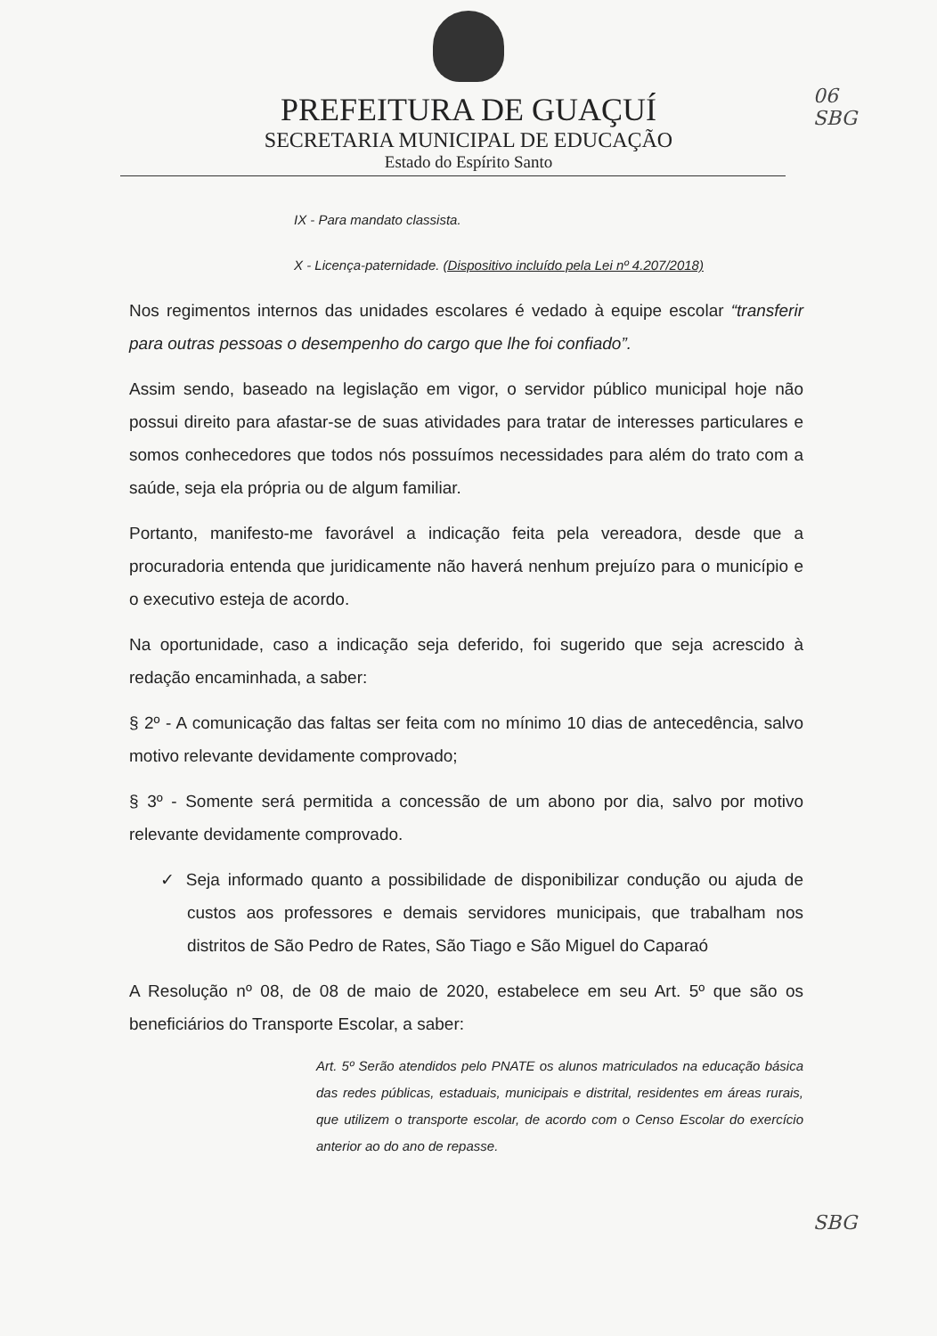06
SBG
PREFEITURA DE GUAÇUÍ
SECRETARIA MUNICIPAL DE EDUCAÇÃO
Estado do Espírito Santo
IX - Para mandato classista.
X - Licença-paternidade. (Dispositivo incluído pela Lei nº 4.207/2018)
Nos regimentos internos das unidades escolares é vedado à equipe escolar “transferir para outras pessoas o desempenho do cargo que lhe foi confiado”.
Assim sendo, baseado na legislação em vigor, o servidor público municipal hoje não possui direito para afastar-se de suas atividades para tratar de interesses particulares e somos conhecedores que todos nós possuímos necessidades para além do trato com a saúde, seja ela própria ou de algum familiar.
Portanto, manifesto-me favorável a indicação feita pela vereadora, desde que a procuradoria entenda que juridicamente não haverá nenhum prejuízo para o município e o executivo esteja de acordo.
Na oportunidade, caso a indicação seja deferido, foi sugerido que seja acrescido à redação encaminhada, a saber:
§ 2º - A comunicação das faltas ser feita com no mínimo 10 dias de antecedência, salvo motivo relevante devidamente comprovado;
§ 3º - Somente será permitida a concessão de um abono por dia, salvo por motivo relevante devidamente comprovado.
✓ Seja informado quanto a possibilidade de disponibilizar condução ou ajuda de custos aos professores e demais servidores municipais, que trabalham nos distritos de São Pedro de Rates, São Tiago e São Miguel do Caparaó
A Resolução nº 08, de 08 de maio de 2020, estabelece em seu Art. 5º que são os beneficiários do Transporte Escolar, a saber:
Art. 5º Serão atendidos pelo PNATE os alunos matriculados na educação básica das redes públicas, estaduais, municipais e distrital, residentes em áreas rurais, que utilizem o transporte escolar, de acordo com o Censo Escolar do exercício anterior ao do ano de repasse.
SBG